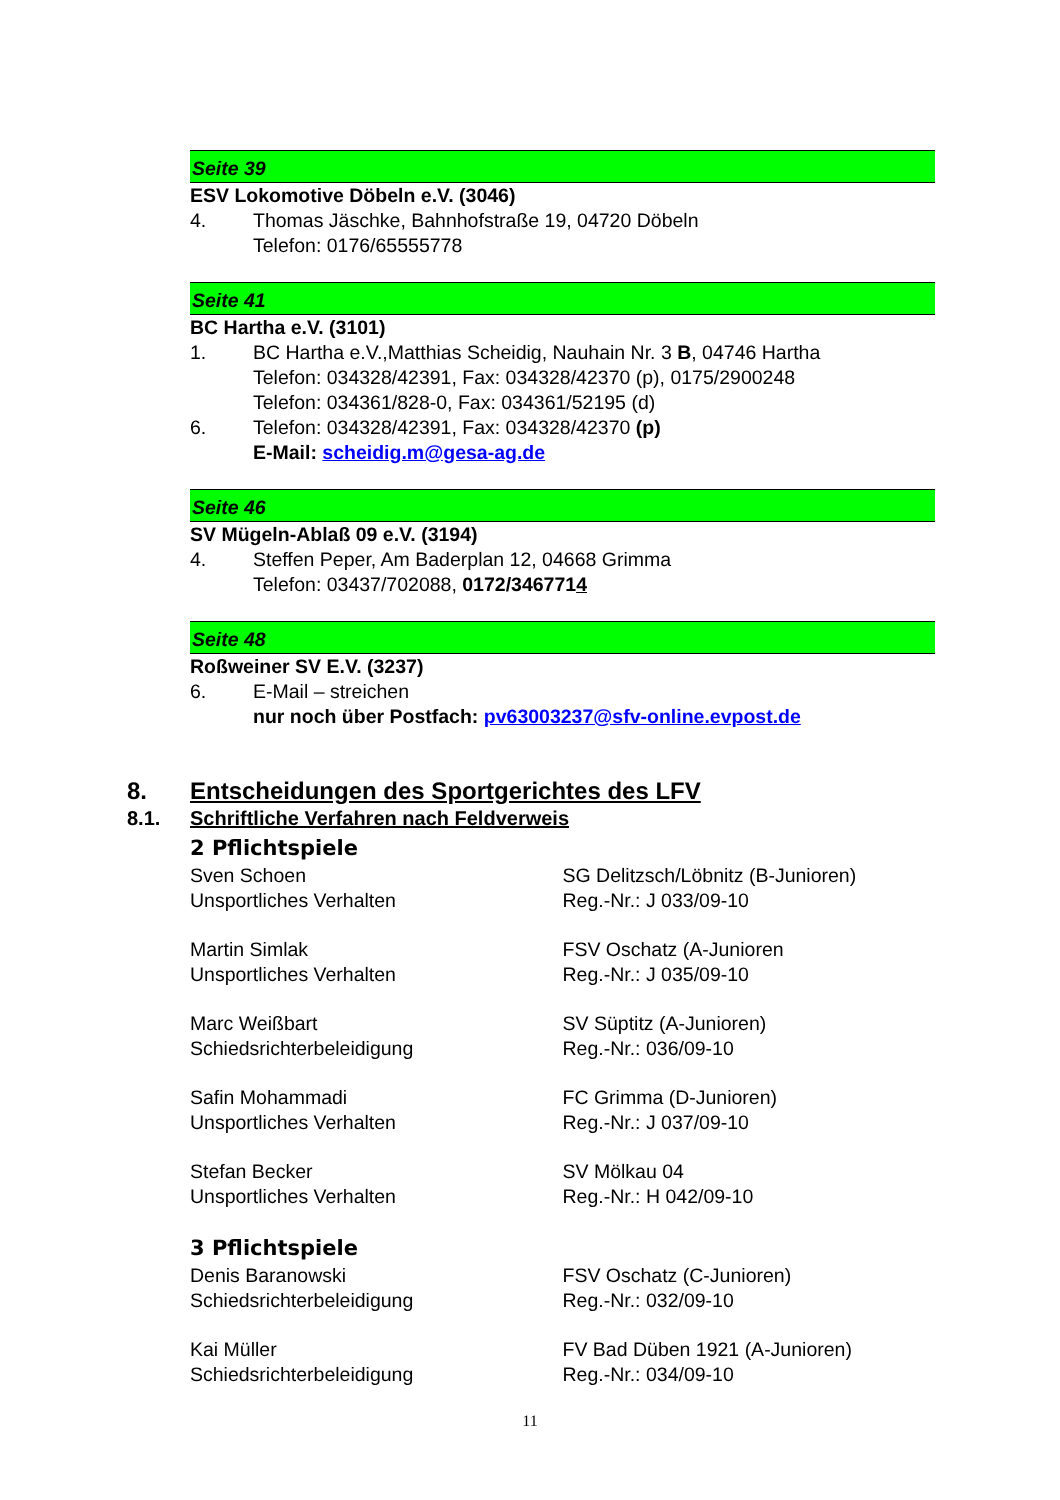Seite 39
ESV Lokomotive Döbeln e.V. (3046)
4. Thomas Jäschke, Bahnhofstraße 19, 04720 Döbeln
Telefon: 0176/65555778
Seite 41
BC Hartha e.V. (3101)
1. BC Hartha e.V.,Matthias Scheidig, Nauhain Nr. 3 B, 04746 Hartha
Telefon: 034328/42391, Fax: 034328/42370 (p), 0175/2900248
Telefon: 034361/828-0, Fax: 034361/52195 (d)
6. Telefon: 034328/42391, Fax: 034328/42370 (p)
E-Mail: scheidig.m@gesa-ag.de
Seite 46
SV Mügeln-Ablaß 09 e.V. (3194)
4. Steffen Peper, Am Baderplan 12, 04668 Grimma
Telefon: 03437/702088, 0172/3467714
Seite 48
Roßweiner SV E.V. (3237)
6. E-Mail – streichen
nur noch über Postfach: pv63003237@sfv-online.evpost.de
8. Entscheidungen des Sportgerichtes des LFV
8.1. Schriftliche Verfahren nach Feldverweis
2 Pflichtspiele
Sven Schoen
Unsportliches Verhalten
SG Delitzsch/Löbnitz (B-Junioren)
Reg.-Nr.: J 033/09-10
Martin Simlak
Unsportliches Verhalten
FSV Oschatz (A-Junioren
Reg.-Nr.: J 035/09-10
Marc Weißbart
Schiedsrichterbeleidigung
SV Süptitz (A-Junioren)
Reg.-Nr.: 036/09-10
Safin Mohammadi
Unsportliches Verhalten
FC Grimma (D-Junioren)
Reg.-Nr.: J 037/09-10
Stefan Becker
Unsportliches Verhalten
SV Mölkau 04
Reg.-Nr.: H 042/09-10
3 Pflichtspiele
Denis Baranowski
Schiedsrichterbeleidigung
FSV Oschatz (C-Junioren)
Reg.-Nr.: 032/09-10
Kai Müller
Schiedsrichterbeleidigung
FV Bad Düben 1921 (A-Junioren)
Reg.-Nr.: 034/09-10
11